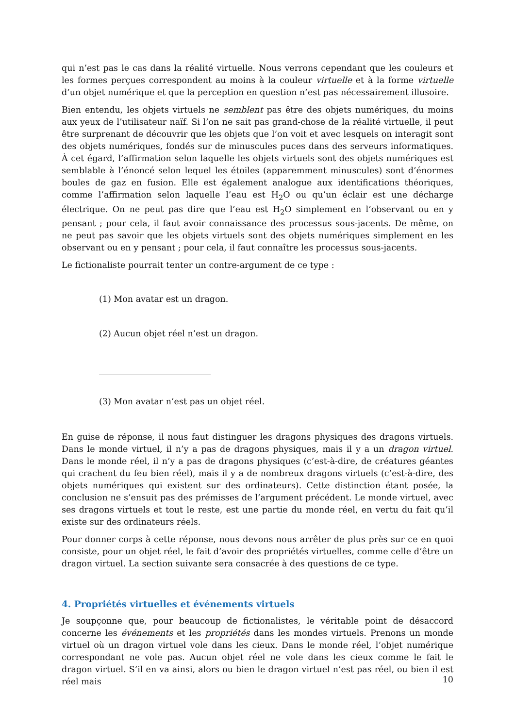qui n’est pas le cas dans la réalité virtuelle. Nous verrons cependant que les couleurs et les formes perçues correspondent au moins à la couleur virtuelle et à la forme virtuelle d’un objet numérique et que la perception en question n’est pas nécessairement illusoire.
Bien entendu, les objets virtuels ne semblent pas être des objets numériques, du moins aux yeux de l’utilisateur naïf. Si l’on ne sait pas grand-chose de la réalité virtuelle, il peut être surprenant de découvrir que les objets que l’on voit et avec lesquels on interagit sont des objets numériques, fondés sur de minuscules puces dans des serveurs informatiques. À cet égard, l’affirmation selon laquelle les objets virtuels sont des objets numériques est semblable à l’énoncé selon lequel les étoiles (apparemment minuscules) sont d’énormes boules de gaz en fusion. Elle est également analogue aux identifications théoriques, comme l’affirmation selon laquelle l’eau est H<sub>2</sub>O ou qu’un éclair est une décharge électrique. On ne peut pas dire que l’eau est H<sub>2</sub>O simplement en l’observant ou en y pensant ; pour cela, il faut avoir connaissance des processus sous-jacents. De même, on ne peut pas savoir que les objets virtuels sont des objets numériques simplement en les observant ou en y pensant ; pour cela, il faut connaître les processus sous-jacents.
Le fictionaliste pourrait tenter un contre-argument de ce type :
(1) Mon avatar est un dragon.
(2) Aucun objet réel n’est un dragon.
(3) Mon avatar n’est pas un objet réel.
En guise de réponse, il nous faut distinguer les dragons physiques des dragons virtuels. Dans le monde virtuel, il n’y a pas de dragons physiques, mais il y a un dragon virtuel. Dans le monde réel, il n’y a pas de dragons physiques (c’est-à-dire, de créatures géantes qui crachent du feu bien réel), mais il y a de nombreux dragons virtuels (c’est-à-dire, des objets numériques qui existent sur des ordinateurs). Cette distinction étant posée, la conclusion ne s’ensuit pas des prémisses de l’argument précédent. Le monde virtuel, avec ses dragons virtuels et tout le reste, est une partie du monde réel, en vertu du fait qu’il existe sur des ordinateurs réels.
Pour donner corps à cette réponse, nous devons nous arrêter de plus près sur ce en quoi consiste, pour un objet réel, le fait d’avoir des propriétés virtuelles, comme celle d’être un dragon virtuel. La section suivante sera consacrée à des questions de ce type.
4. Propriétés virtuelles et événements virtuels
Je soupçonne que, pour beaucoup de fictionalistes, le véritable point de désaccord concerne les événements et les propriétés dans les mondes virtuels. Prenons un monde virtuel où un dragon virtuel vole dans les cieux. Dans le monde réel, l’objet numérique correspondant ne vole pas. Aucun objet réel ne vole dans les cieux comme le fait le dragon virtuel. S’il en va ainsi, alors ou bien le dragon virtuel n’est pas réel, ou bien il est réel mais
10